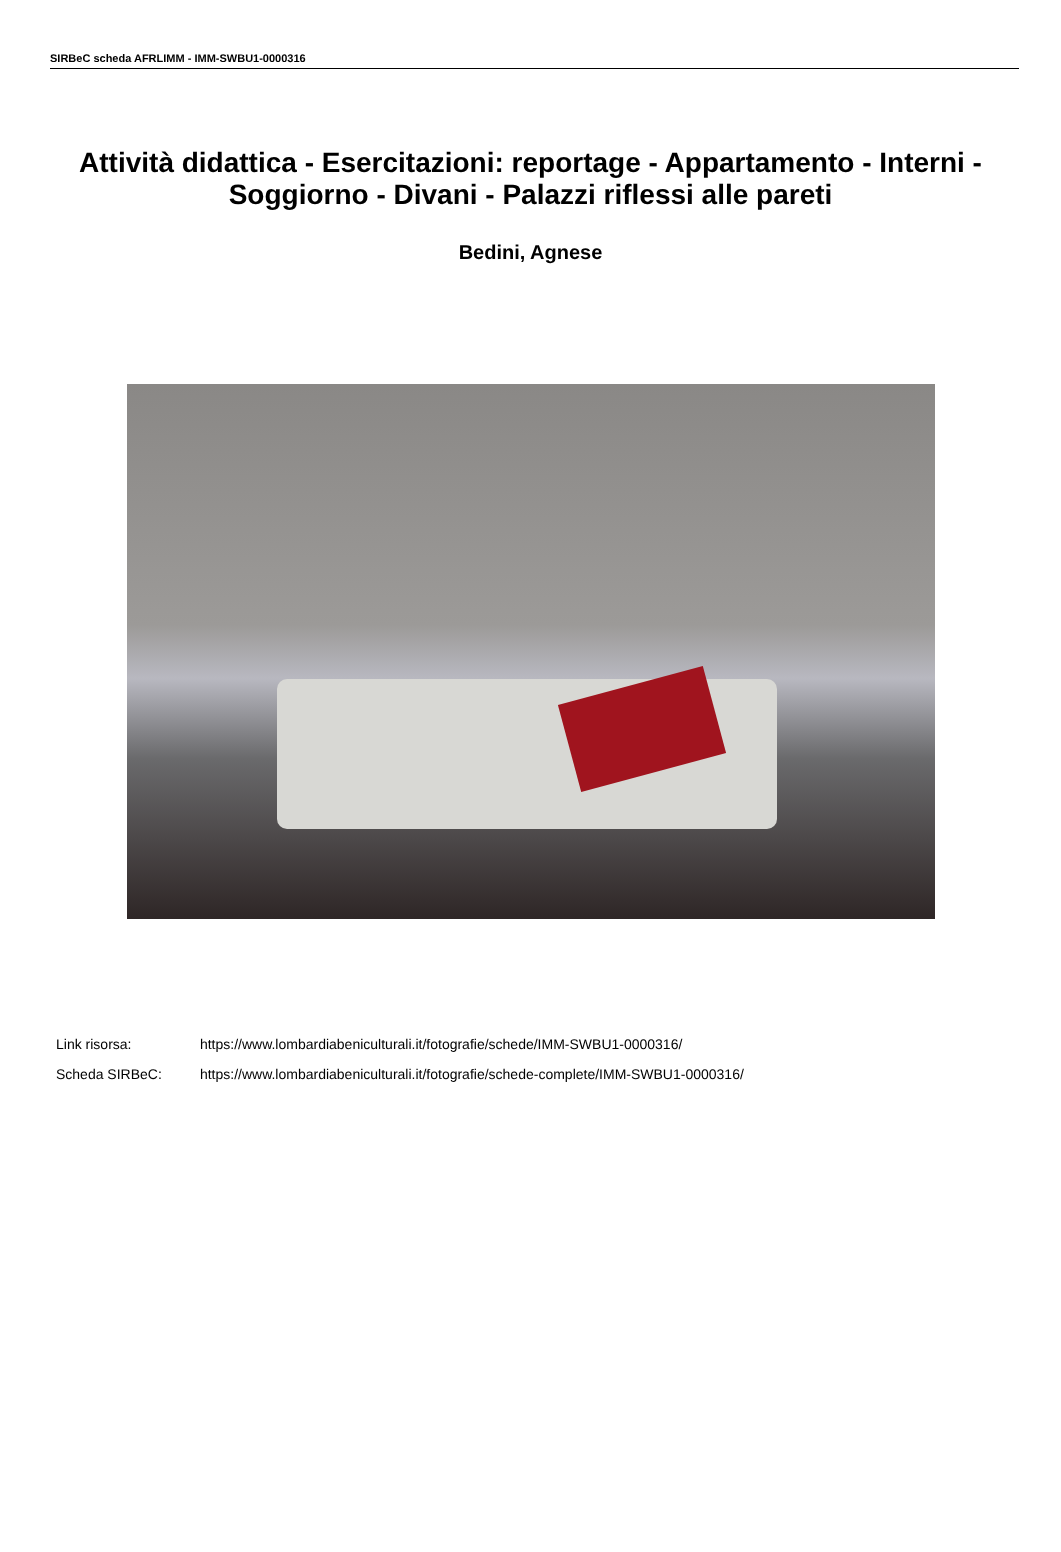SIRBeC scheda AFRLIMM - IMM-SWBU1-0000316
Attività didattica - Esercitazioni: reportage - Appartamento - Interni - Soggiorno - Divani - Palazzi riflessi alle pareti
Bedini, Agnese
Link risorsa: https://www.lombardiabeniculturali.it/fotografie/schede/IMM-SWBU1-0000316/
Scheda SIRBeC: https://www.lombardiabeniculturali.it/fotografie/schede-complete/IMM-SWBU1-0000316/